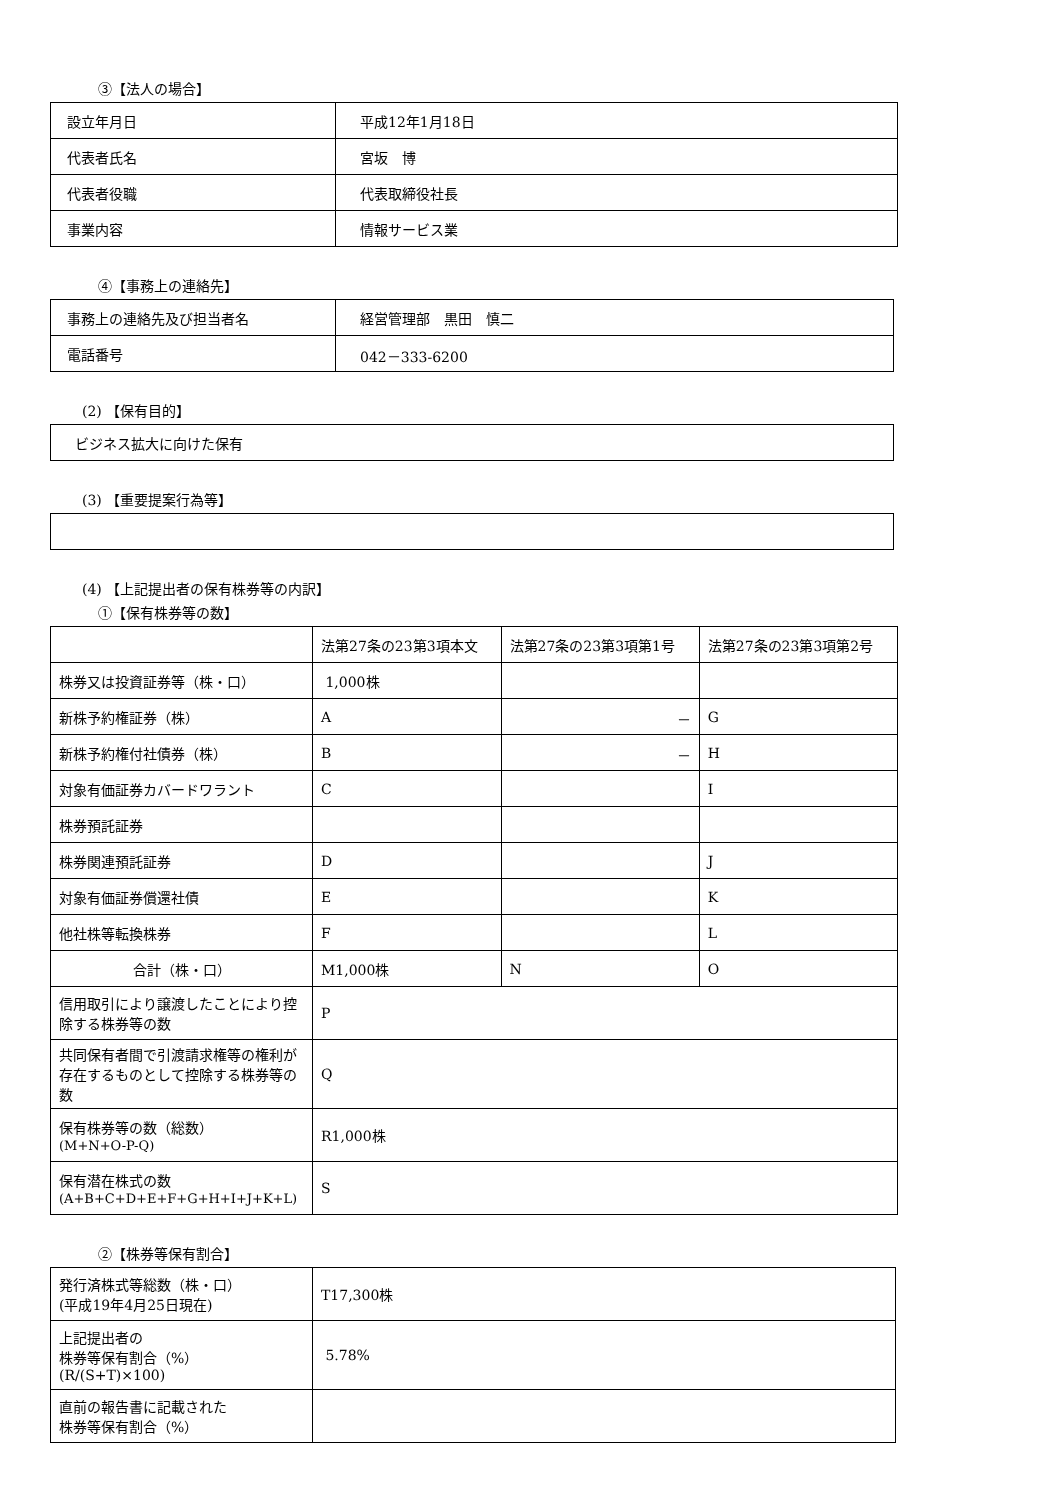③【法人の場合】
| 設立年月日 | 平成12年1月18日 |
| 代表者氏名 | 宮坂 博 |
| 代表者役職 | 代表取締役社長 |
| 事業内容 | 情報サービス業 |
④【事務上の連絡先】
| 事務上の連絡先及び担当者名 | 経営管理部 黒田 慎二 |
| 電話番号 | 042－333-6200 |
(2) 【保有目的】
| ビジネス拡大に向けた保有 |
(3) 【重要提案行為等】
(4) 【上記提出者の保有株券等の内訳】
①【保有株券等の数】
| | 法第27条の23第3項本文 | 法第27条の23第3項第1号 | 法第27条の23第3項第2号 |
| --- | --- | --- | --- |
| 株券又は投資証券等（株・口） | 1,000株 | | |
| 新株予約権証券（株） | A | － | G |
| 新株予約権付社債券（株） | B | － | H |
| 対象有価証券カバードワラント | C | | I |
| 株券預託証券 | | | |
| 株券関連預託証券 | D | | J |
| 対象有価証券償還社債 | E | | K |
| 他社株等転換株券 | F | | L |
| 合計（株・口） | M1,000株 | N | O |
| 信用取引により譲渡したことにより控除する株券等の数 | P | | |
| 共同保有者間で引渡請求権等の権利が存在するものとして控除する株券等の数 | Q | | |
| 保有株券等の数（総数） (M+N+O-P-Q) | R1,000株 | | |
| 保有潜在株式の数 (A+B+C+D+E+F+G+H+I+J+K+L) | S | | |
②【株券等保有割合】
| 発行済株式等総数（株・口） (平成19年4月25日現在) | T17,300株 |
| 上記提出者の 株券等保有割合（%） (R/(S+T)×100) | 5.78% |
| 直前の報告書に記載された 株券等保有割合（%） | |